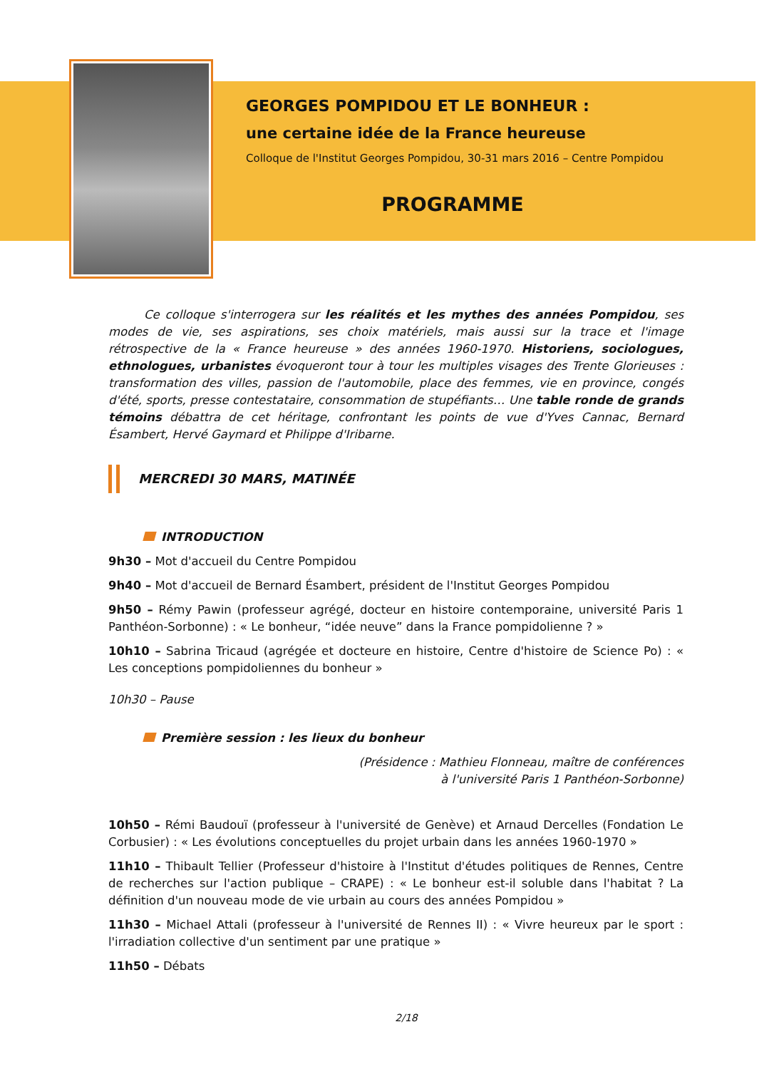GEORGES POMPIDOU ET LE BONHEUR :
une certaine idée de la France heureuse
Colloque de l'Institut Georges Pompidou, 30-31 mars 2016 – Centre Pompidou
PROGRAMME
Ce colloque s'interrogera sur les réalités et les mythes des années Pompidou, ses modes de vie, ses aspirations, ses choix matériels, mais aussi sur la trace et l'image rétrospective de la « France heureuse » des années 1960-1970. Historiens, sociologues, ethnologues, urbanistes évoqueront tour à tour les multiples visages des Trente Glorieuses : transformation des villes, passion de l'automobile, place des femmes, vie en province, congés d'été, sports, presse contestataire, consommation de stupéfiants… Une table ronde de grands témoins débattra de cet héritage, confrontant les points de vue d'Yves Cannac, Bernard Ésambert, Hervé Gaymard et Philippe d'Iribarne.
MERCREDI 30 MARS, MATINÉE
INTRODUCTION
9h30 – Mot d'accueil du Centre Pompidou
9h40 – Mot d'accueil de Bernard Ésambert, président de l'Institut Georges Pompidou
9h50 – Rémy Pawin (professeur agrégé, docteur en histoire contemporaine, université Paris 1 Panthéon-Sorbonne) : « Le bonheur, “idée neuve” dans la France pompidolienne ? »
10h10 – Sabrina Tricaud (agrégée et docteure en histoire, Centre d'histoire de Science Po) : « Les conceptions pompidoliennes du bonheur »
10h30 – Pause
Première session : les lieux du bonheur
(Présidence : Mathieu Flonneau, maître de conférences
à l'université Paris 1 Panthéon-Sorbonne)
10h50 – Rémi Baudouï (professeur à l'université de Genève) et Arnaud Dercelles (Fondation Le Corbusier) : « Les évolutions conceptuelles du projet urbain dans les années 1960-1970 »
11h10 – Thibault Tellier (Professeur d'histoire à l'Institut d'études politiques de Rennes, Centre de recherches sur l'action publique – CRAPE) : « Le bonheur est-il soluble dans l'habitat ? La définition d'un nouveau mode de vie urbain au cours des années Pompidou »
11h30 – Michael Attali (professeur à l'université de Rennes II) : « Vivre heureux par le sport : l'irradiation collective d'un sentiment par une pratique »
11h50 – Débats
2/18